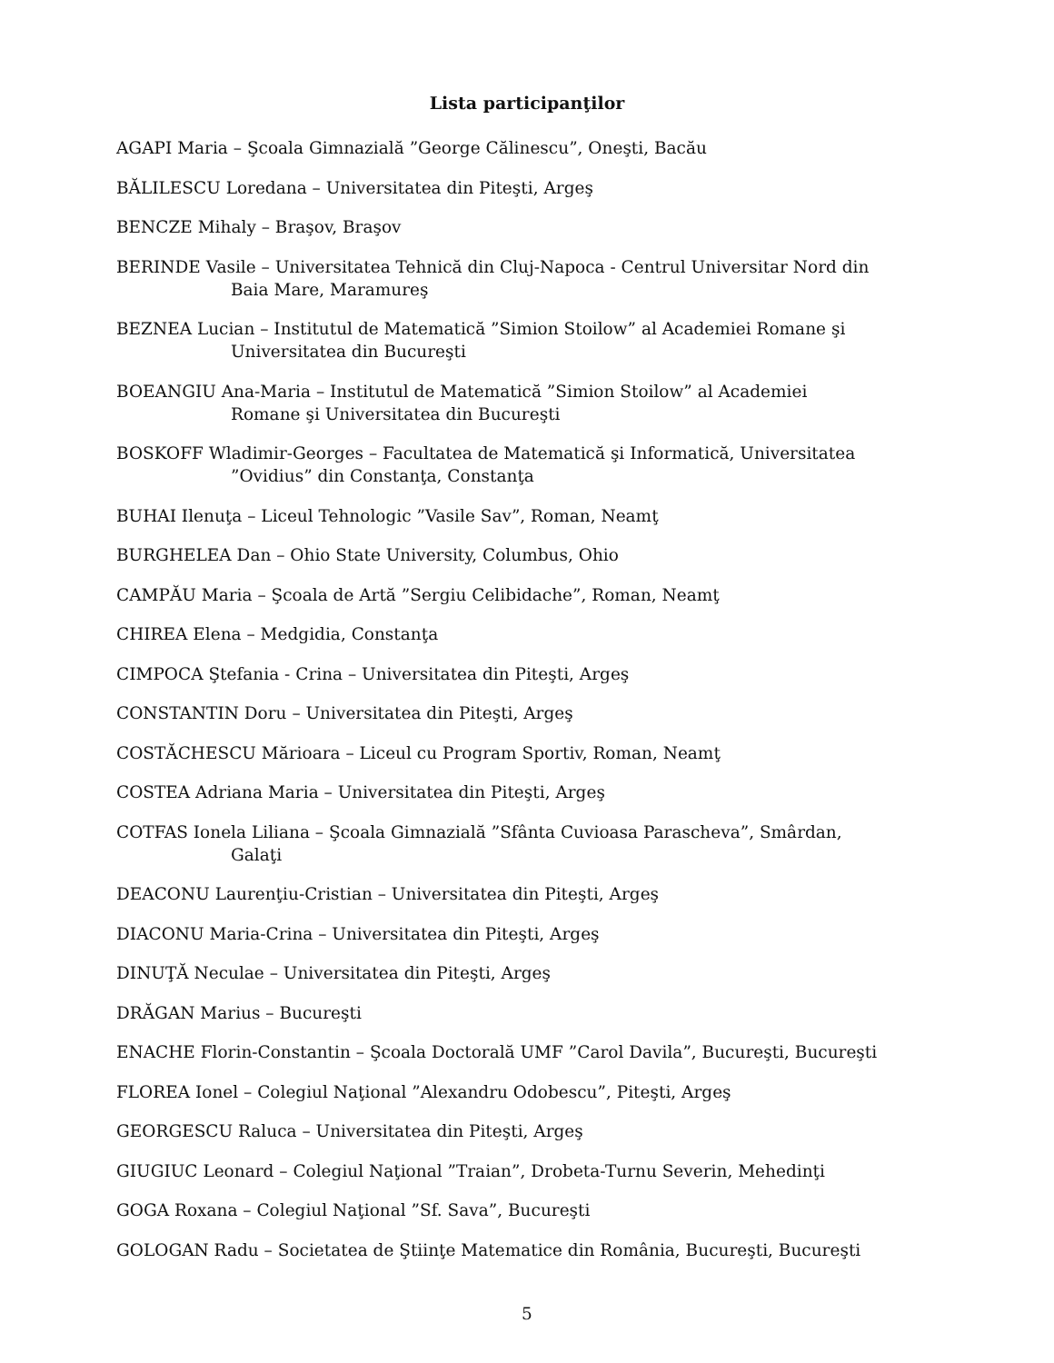Lista participanţilor
AGAPI Maria – Şcoala Gimnazială ”George Călinescu”, Oneşti, Bacău
BĂLILESCU Loredana – Universitatea din Piteşti, Argeş
BENCZE Mihaly – Braşov, Braşov
BERINDE Vasile – Universitatea Tehnică din Cluj-Napoca - Centrul Universitar Nord din Baia Mare, Maramureş
BEZNEA Lucian – Institutul de Matematică ”Simion Stoilow” al Academiei Romane şi Universitatea din Bucureşti
BOEANGIU Ana-Maria – Institutul de Matematică ”Simion Stoilow” al Academiei Romane şi Universitatea din Bucureşti
BOSKOFF Wladimir-Georges – Facultatea de Matematică şi Informatică, Universitatea ”Ovidius” din Constanţa, Constanţa
BUHAI Ilenuţa – Liceul Tehnologic ”Vasile Sav”, Roman, Neamţ
BURGHELEA Dan – Ohio State University, Columbus, Ohio
CAMPĂU Maria – Şcoala de Artă ”Sergiu Celibidache”, Roman, Neamţ
CHIREA Elena – Medgidia, Constanţa
CIMPOCA Ştefania - Crina – Universitatea din Piteşti, Argeş
CONSTANTIN Doru – Universitatea din Piteşti, Argeş
COSTĂCHESCU Mărioara – Liceul cu Program Sportiv, Roman, Neamţ
COSTEA Adriana Maria – Universitatea din Piteşti, Argeş
COTFAS Ionela Liliana – Şcoala Gimnazială ”Sfânta Cuvioasa Parascheva”, Smârdan, Galaţi
DEACONU Laurenţiu-Cristian – Universitatea din Piteşti, Argeş
DIACONU Maria-Crina – Universitatea din Piteşti, Argeş
DINUŢĂ Neculae – Universitatea din Piteşti, Argeş
DRĂGAN Marius – Bucureşti
ENACHE Florin-Constantin – Şcoala Doctorală UMF ”Carol Davila”, Bucureşti, Bucureşti
FLOREA Ionel – Colegiul Naţional ”Alexandru Odobescu”, Piteşti, Argeş
GEORGESCU Raluca – Universitatea din Piteşti, Argeş
GIUGIUC Leonard – Colegiul Naţional ”Traian”, Drobeta-Turnu Severin, Mehedinţi
GOGA Roxana – Colegiul Naţional ”Sf. Sava”, Bucureşti
GOLOGAN Radu – Societatea de Ştiinţe Matematice din România, Bucureşti, Bucureşti
5